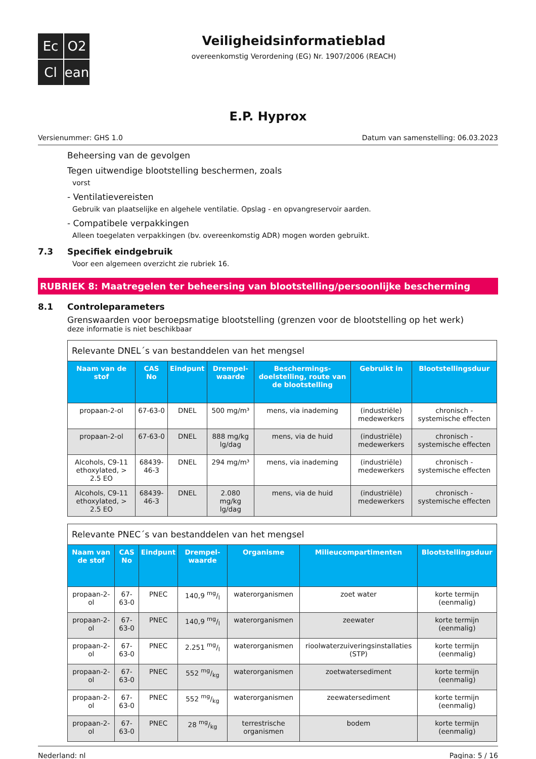Ec
O2
Cl
ean
Veiligheidsinformatieblad
overeenkomstig Verordening (EG) Nr. 1907/2006 (REACH)
E.P. Hyprox
Versienummer: GHS 1.0 Datum van samenstelling: 06.03.2023
Beheersing van de gevolgen
Tegen uitwendige blootstelling beschermen, zoals
vorst
- Ventilatievereisten
Gebruik van plaatselijke en algehele ventilatie. Opslag - en opvangreservoir aarden.
- Compatibele verpakkingen
Alleen toegelaten verpakkingen (bv. overeenkomstig ADR) mogen worden gebruikt.
7.3 Specifiek eindgebruik
Voor een algemeen overzicht zie rubriek 16.
RUBRIEK 8: Maatregelen ter beheersing van blootstelling/persoonlijke bescherming
8.1 Controleparameters
Grenswaarden voor beroepsmatige blootstelling (grenzen voor de blootstelling op het werk)
deze informatie is niet beschikbaar
| Relevante DNEL´s van bestanddelen van het mengsel | | | | | | |
| --- | --- | --- | --- | --- | --- | --- |
| Naam van de stof | CAS No | Eindpunt | Drempel-waarde | Beschermings-doelstelling, route van de blootstelling | Gebruikt in | Blootstellingsduur |
| propaan-2-ol | 67-63-0 | DNEL | 500 mg/m³ | mens, via inademing | (industriële) medewerkers | chronisch - systemische effecten |
| propaan-2-ol | 67-63-0 | DNEL | 888 mg/kg lg/dag | mens, via de huid | (industriële) medewerkers | chronisch - systemische effecten |
| Alcohols, C9-11 ethoxylated, > 2.5 EO | 68439-46-3 | DNEL | 294 mg/m³ | mens, via inademing | (industriële) medewerkers | chronisch - systemische effecten |
| Alcohols, C9-11 ethoxylated, > 2.5 EO | 68439-46-3 | DNEL | 2.080 mg/kg lg/dag | mens, via de huid | (industriële) medewerkers | chronisch - systemische effecten |
| Relevante PNEC´s van bestanddelen van het mengsel | | | | | | |
| --- | --- | --- | --- | --- | --- | --- |
| Naam van de stof | CAS No | Eindpunt | Drempel-waarde | Organisme | Milieucompartimenten | Blootstellingsduur |
| propaan-2-ol | 67-63-0 | PNEC | 140,9 mg/l | waterorganismen | zoet water | korte termijn (eenmalig) |
| propaan-2-ol | 67-63-0 | PNEC | 140,9 mg/l | waterorganismen | zeewater | korte termijn (eenmalig) |
| propaan-2-ol | 67-63-0 | PNEC | 2.251 mg/l | waterorganismen | rioolwaterzuiveringsinstallaties (STP) | korte termijn (eenmalig) |
| propaan-2-ol | 67-63-0 | PNEC | 552 mg/kg | waterorganismen | zoetwatersediment | korte termijn (eenmalig) |
| propaan-2-ol | 67-63-0 | PNEC | 552 mg/kg | waterorganismen | zeewatersediment | korte termijn (eenmalig) |
| propaan-2-ol | 67-63-0 | PNEC | 28 mg/kg | terrestrische organismen | bodem | korte termijn (eenmalig) |
Nederland: nl Pagina: 5 / 16